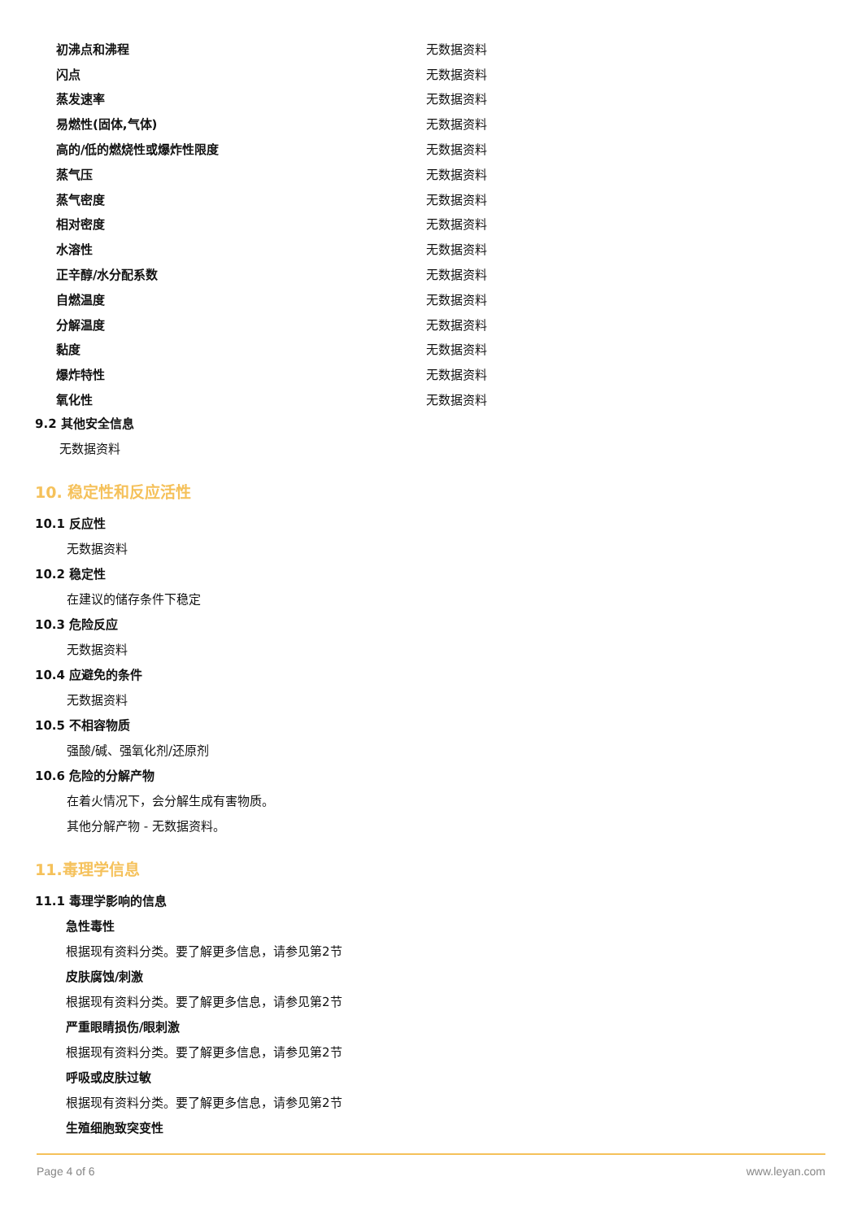| 初沸点和沸程 | 无数据资料 |
| 闪点 | 无数据资料 |
| 蒸发速率 | 无数据资料 |
| 易燃性(固体,气体) | 无数据资料 |
| 高的/低的燃烧性或爆炸性限度 | 无数据资料 |
| 蒸气压 | 无数据资料 |
| 蒸气密度 | 无数据资料 |
| 相对密度 | 无数据资料 |
| 水溶性 | 无数据资料 |
| 正辛醇/水分配系数 | 无数据资料 |
| 自燃温度 | 无数据资料 |
| 分解温度 | 无数据资料 |
| 黏度 | 无数据资料 |
| 爆炸特性 | 无数据资料 |
| 氧化性 | 无数据资料 |
9.2 其他安全信息
无数据资料
10. 稳定性和反应活性
10.1 反应性
无数据资料
10.2 稳定性
在建议的储存条件下稳定
10.3 危险反应
无数据资料
10.4 应避免的条件
无数据资料
10.5 不相容物质
强酸/碱、强氧化剂/还原剂
10.6 危险的分解产物
在着火情况下，会分解生成有害物质。
其他分解产物 - 无数据资料。
11.毒理学信息
11.1 毒理学影响的信息
急性毒性
根据现有资料分类。要了解更多信息，请参见第2节
皮肤腐蚀/刺激
根据现有资料分类。要了解更多信息，请参见第2节
严重眼睛损伤/眼刺激
根据现有资料分类。要了解更多信息，请参见第2节
呼吸或皮肤过敏
根据现有资料分类。要了解更多信息，请参见第2节
生殖细胞致突变性
Page 4 of 6 www.leyan.com